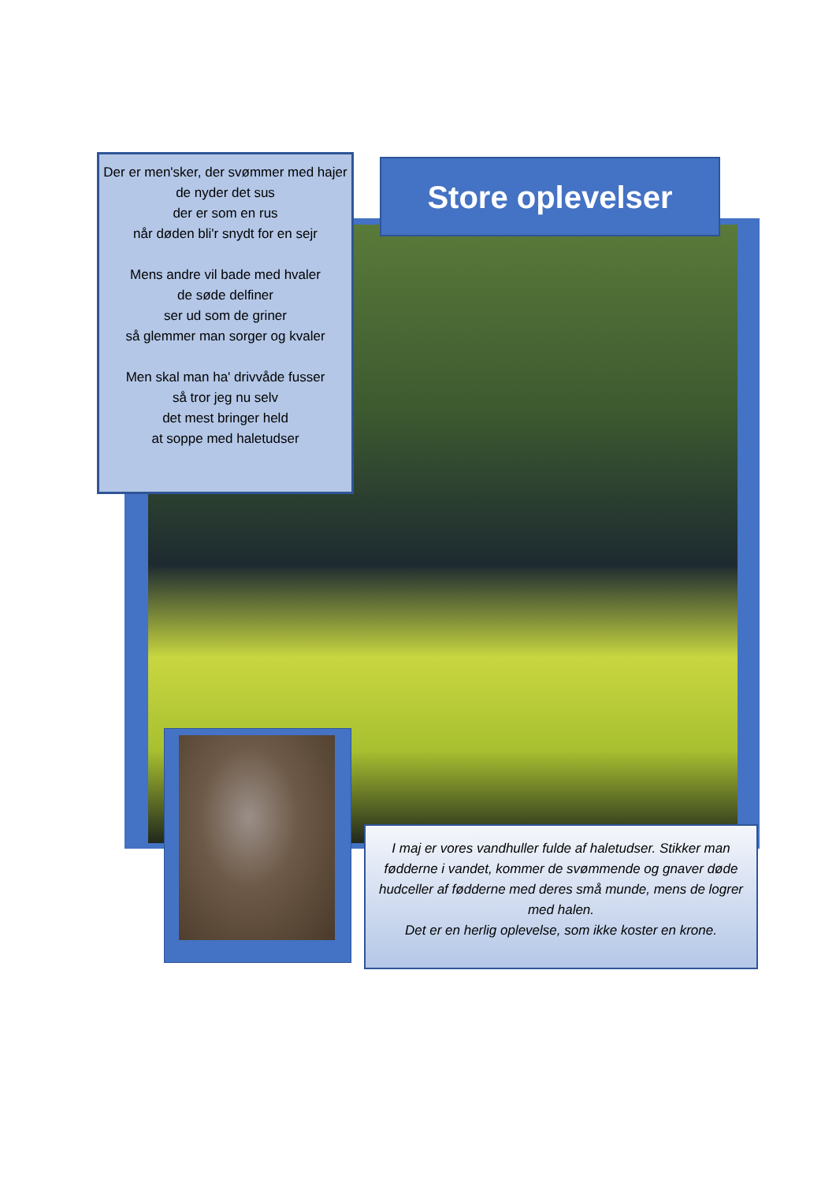Der er men'sker, der svømmer med hajer
de nyder det sus
der er som en rus
når døden bli'r snydt for en sejr
Mens andre vil bade med hvaler
de søde delfiner
ser ud som de griner
så glemmer man sorger og kvaler
Men skal man ha' drivvåde fusser
så tror jeg nu selv
det mest bringer held
at soppe med haletudser
Store oplevelser
I maj er vores vandhuller fulde af haletudser. Stikker man fødderne i vandet, kommer de svømmende og gnaver døde hudceller af fødderne med deres små munde, mens de logrer med halen.
Det er en herlig oplevelse, som ikke koster en krone.